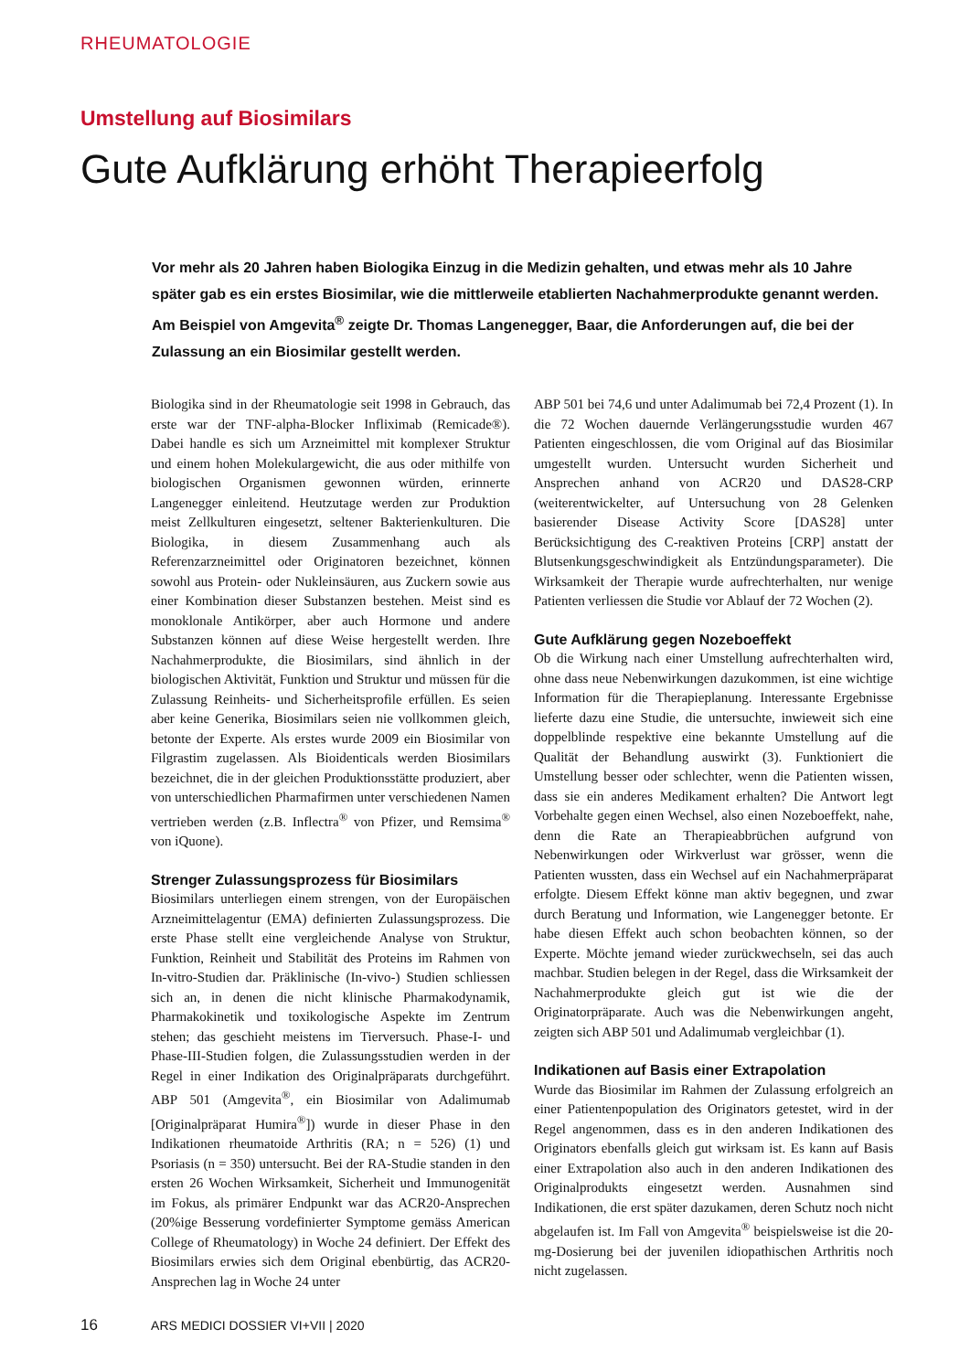RHEUMATOLOGIE
Umstellung auf Biosimilars
Gute Aufklärung erhöht Therapieerfolg
Vor mehr als 20 Jahren haben Biologika Einzug in die Medizin gehalten, und etwas mehr als 10 Jahre später gab es ein erstes Biosimilar, wie die mittlerweile etablierten Nachahmerprodukte genannt werden. Am Beispiel von Amgevita<sup>®</sup> zeigte Dr. Thomas Langenegger, Baar, die Anforderungen auf, die bei der Zulassung an ein Biosimilar gestellt werden.
Biologika sind in der Rheumatologie seit 1998 in Gebrauch, das erste war der TNF-alpha-Blocker Infliximab (Remicade®). Dabei handle es sich um Arzneimittel mit komplexer Struktur und einem hohen Molekulargewicht, die aus oder mithilfe von biologischen Organismen gewonnen würden, erinnerte Langenegger einleitend. Heutzutage werden zur Produktion meist Zellkulturen eingesetzt, seltener Bakterienkulturen. Die Biologika, in diesem Zusammenhang auch als Referenzarzneimittel oder Originatoren bezeichnet, können sowohl aus Protein- oder Nukleinsäuren, aus Zuckern sowie aus einer Kombination dieser Substanzen bestehen. Meist sind es monoklonale Antikörper, aber auch Hormone und andere Substanzen können auf diese Weise hergestellt werden. Ihre Nachahmerprodukte, die Biosimilars, sind ähnlich in der biologischen Aktivität, Funktion und Struktur und müssen für die Zulassung Reinheits- und Sicherheitsprofile erfüllen. Es seien aber keine Generika, Biosimilars seien nie vollkommen gleich, betonte der Experte. Als erstes wurde 2009 ein Biosimilar von Filgrastim zugelassen. Als Bioidenticals werden Biosimilars bezeichnet, die in der gleichen Produktionsstätte produziert, aber von unterschiedlichen Pharmafirmen unter verschiedenen Namen vertrieben werden (z.B. Inflectra<sup>®</sup> von Pfizer, und Remsima<sup>®</sup> von iQuone).
Strenger Zulassungsprozess für Biosimilars
Biosimilars unterliegen einem strengen, von der Europäischen Arzneimittelagentur (EMA) definierten Zulassungsprozess. Die erste Phase stellt eine vergleichende Analyse von Struktur, Funktion, Reinheit und Stabilität des Proteins im Rahmen von In-vitro-Studien dar. Präklinische (In-vivo-) Studien schliessen sich an, in denen die nicht klinische Pharmakodynamik, Pharmakokinetik und toxikologische Aspekte im Zentrum stehen; das geschieht meistens im Tierversuch. Phase-I- und Phase-III-Studien folgen, die Zulassungsstudien werden in der Regel in einer Indikation des Originalpräparats durchgeführt. ABP 501 (Amgevita<sup>®</sup>, ein Biosimilar von Adalimumab [Originalpräparat Humira<sup>®</sup>]) wurde in dieser Phase in den Indikationen rheumatoide Arthritis (RA; n = 526) (1) und Psoriasis (n = 350) untersucht. Bei der RA-Studie standen in den ersten 26 Wochen Wirksamkeit, Sicherheit und Immunogenität im Fokus, als primärer Endpunkt war das ACR20-Ansprechen (20%ige Besserung vordefinierter Symptome gemäss American College of Rheumatology) in Woche 24 definiert. Der Effekt des Biosimilars erwies sich dem Original ebenbürtig, das ACR20-Ansprechen lag in Woche 24 unter
ABP 501 bei 74,6 und unter Adalimumab bei 72,4 Prozent (1). In die 72 Wochen dauernde Verlängerungsstudie wurden 467 Patienten eingeschlossen, die vom Original auf das Biosimilar umgestellt wurden. Untersucht wurden Sicherheit und Ansprechen anhand von ACR20 und DAS28-CRP (weiterentwickelter, auf Untersuchung von 28 Gelenken basierender Disease Activity Score [DAS28] unter Berücksichtigung des C-reaktiven Proteins [CRP] anstatt der Blutsenkungsgeschwindigkeit als Entzündungsparameter). Die Wirksamkeit der Therapie wurde aufrechterhalten, nur wenige Patienten verliessen die Studie vor Ablauf der 72 Wochen (2).
Gute Aufklärung gegen Nozeboeffekt
Ob die Wirkung nach einer Umstellung aufrechterhalten wird, ohne dass neue Nebenwirkungen dazukommen, ist eine wichtige Information für die Therapieplanung. Interessante Ergebnisse lieferte dazu eine Studie, die untersuchte, inwieweit sich eine doppelblinde respektive eine bekannte Umstellung auf die Qualität der Behandlung auswirkt (3). Funktioniert die Umstellung besser oder schlechter, wenn die Patienten wissen, dass sie ein anderes Medikament erhalten? Die Antwort legt Vorbehalte gegen einen Wechsel, also einen Nozeboeffekt, nahe, denn die Rate an Therapieabbrüchen aufgrund von Nebenwirkungen oder Wirkverlust war grösser, wenn die Patienten wussten, dass ein Wechsel auf ein Nachahmerpräparat erfolgte. Diesem Effekt könne man aktiv begegnen, und zwar durch Beratung und Information, wie Langenegger betonte. Er habe diesen Effekt auch schon beobachten können, so der Experte. Möchte jemand wieder zurückwechseln, sei das auch machbar. Studien belegen in der Regel, dass die Wirksamkeit der Nachahmerprodukte gleich gut ist wie die der Originatorpräparate. Auch was die Nebenwirkungen angeht, zeigten sich ABP 501 und Adalimumab vergleichbar (1).
Indikationen auf Basis einer Extrapolation
Wurde das Biosimilar im Rahmen der Zulassung erfolgreich an einer Patientenpopulation des Originators getestet, wird in der Regel angenommen, dass es in den anderen Indikationen des Originators ebenfalls gleich gut wirksam ist. Es kann auf Basis einer Extrapolation also auch in den anderen Indikationen des Originalprodukts eingesetzt werden. Ausnahmen sind Indikationen, die erst später dazukamen, deren Schutz noch nicht abgelaufen ist. Im Fall von Amgevita<sup>®</sup> beispielsweise ist die 20-mg-Dosierung bei der juvenilen idiopathischen Arthritis noch nicht zugelassen.
16 ARS MEDICI DOSSIER VI+VII | 2020